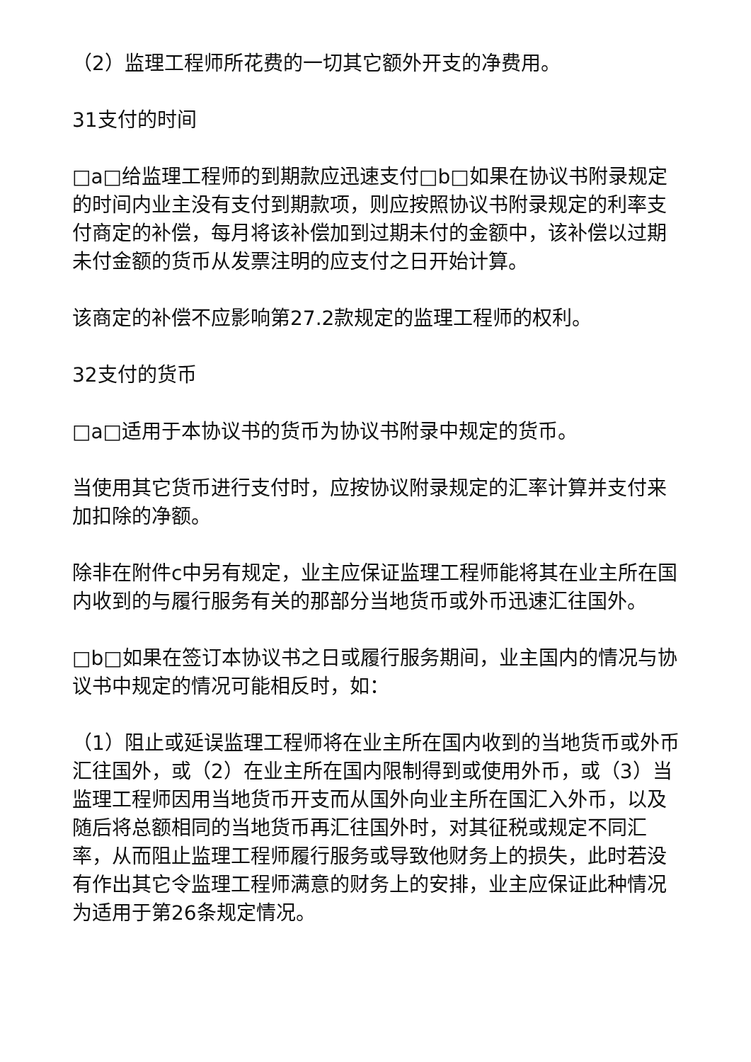（2）监理工程师所花费的一切其它额外开支的净费用。
31支付的时间
□a□给监理工程师的到期款应迅速支付□b□如果在协议书附录规定的时间内业主没有支付到期款项，则应按照协议书附录规定的利率支付商定的补偿，每月将该补偿加到过期未付的金额中，该补偿以过期未付金额的货币从发票注明的应支付之日开始计算。
该商定的补偿不应影响第27.2款规定的监理工程师的权利。
32支付的货币
□a□适用于本协议书的货币为协议书附录中规定的货币。
当使用其它货币进行支付时，应按协议附录规定的汇率计算并支付来加扣除的净额。
除非在附件c中另有规定，业主应保证监理工程师能将其在业主所在国内收到的与履行服务有关的那部分当地货币或外币迅速汇往国外。
□b□如果在签订本协议书之日或履行服务期间，业主国内的情况与协议书中规定的情况可能相反时，如：
（1）阻止或延误监理工程师将在业主所在国内收到的当地货币或外币汇往国外，或（2）在业主所在国内限制得到或使用外币，或（3）当监理工程师因用当地货币开支而从国外向业主所在国汇入外币，以及随后将总额相同的当地货币再汇往国外时，对其征税或规定不同汇率，从而阻止监理工程师履行服务或导致他财务上的损失，此时若没有作出其它令监理工程师满意的财务上的安排，业主应保证此种情况为适用于第26条规定情况。